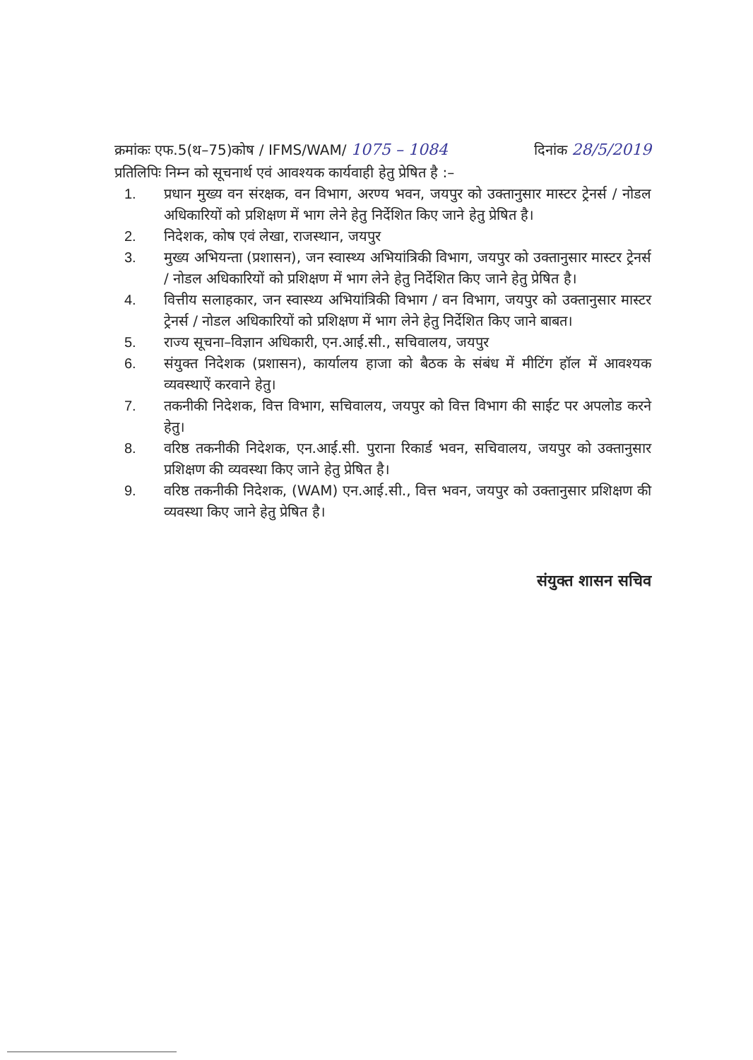क्रमांकः एफ.5(थ–75)कोष / IFMS/WAM/ 1075 – 1084 दिनांक 28/5/2019
प्रतिलिपिः निम्न को सूचनार्थ एवं आवश्यक कार्यवाही हेतु प्रेषित है :–
1. प्रधान मुख्य वन संरक्षक, वन विभाग, अरण्य भवन, जयपुर को उक्तानुसार मास्टर ट्रेनर्स / नोडल अधिकारियों को प्रशिक्षण में भाग लेने हेतु निर्देशित किए जाने हेतु प्रेषित है।
2. निदेशक, कोष एवं लेखा, राजस्थान, जयपुर
3. मुख्य अभियन्ता (प्रशासन), जन स्वास्थ्य अभियांत्रिकी विभाग, जयपुर को उक्तानुसार मास्टर ट्रेनर्स / नोडल अधिकारियों को प्रशिक्षण में भाग लेने हेतु निर्देशित किए जाने हेतु प्रेषित है।
4. वित्तीय सलाहकार, जन स्वास्थ्य अभियांत्रिकी विभाग / वन विभाग, जयपुर को उक्तानुसार मास्टर ट्रेनर्स / नोडल अधिकारियों को प्रशिक्षण में भाग लेने हेतु निर्देशित किए जाने बाबत।
5. राज्य सूचना–विज्ञान अधिकारी, एन.आई.सी., सचिवालय, जयपुर
6. संयुक्त निदेशक (प्रशासन), कार्यालय हाजा को बैठक के संबंध में मीटिंग हॉल में आवश्यक व्यवस्थाऐं करवाने हेतु।
7. तकनीकी निदेशक, वित्त विभाग, सचिवालय, जयपुर को वित्त विभाग की साईट पर अपलोड करने हेतु।
8. वरिष्ठ तकनीकी निदेशक, एन.आई.सी. पुराना रिकार्ड भवन, सचिवालय, जयपुर को उक्तानुसार प्रशिक्षण की व्यवस्था किए जाने हेतु प्रेषित है।
9. वरिष्ठ तकनीकी निदेशक, (WAM) एन.आई.सी., वित्त भवन, जयपुर को उक्तानुसार प्रशिक्षण की व्यवस्था किए जाने हेतु प्रेषित है।
संयुक्त शासन सचिव